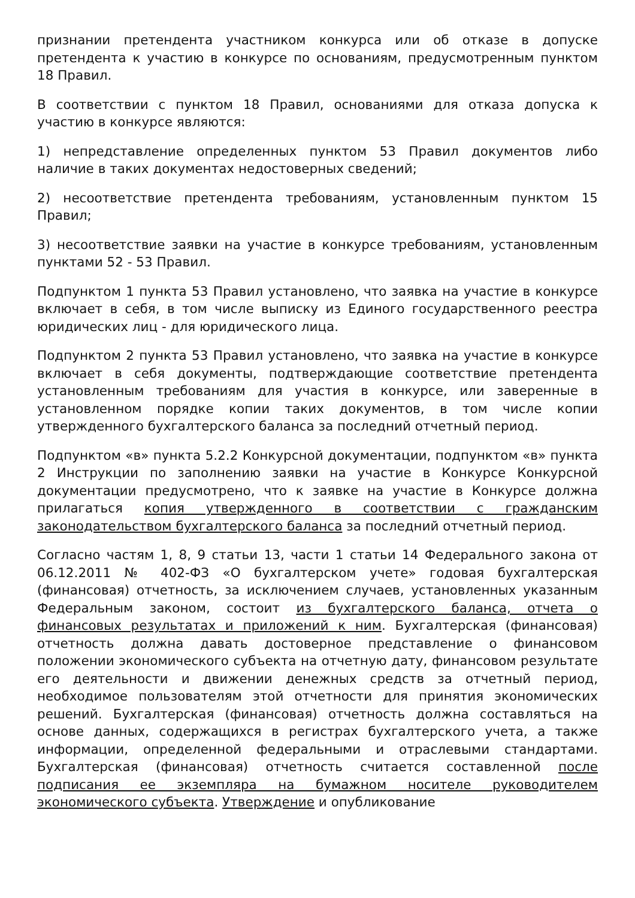признании претендента участником конкурса или об отказе в допуске претендента к участию в конкурсе по основаниям, предусмотренным пунктом 18 Правил.
В соответствии с пунктом 18 Правил, основаниями для отказа допуска к участию в конкурсе являются:
1) непредставление определенных пунктом 53 Правил документов либо наличие в таких документах недостоверных сведений;
2) несоответствие претендента требованиям, установленным пунктом 15 Правил;
3) несоответствие заявки на участие в конкурсе требованиям, установленным пунктами 52 - 53 Правил.
Подпунктом 1 пункта 53 Правил установлено, что заявка на участие в конкурсе включает в себя, в том числе выписку из Единого государственного реестра юридических лиц - для юридического лица.
Подпунктом 2 пункта 53 Правил установлено, что заявка на участие в конкурсе включает в себя документы, подтверждающие соответствие претендента установленным требованиям для участия в конкурсе, или заверенные в установленном порядке копии таких документов, в том числе копии утвержденного бухгалтерского баланса за последний отчетный период.
Подпунктом «в» пункта 5.2.2 Конкурсной документации, подпунктом «в» пункта 2 Инструкции по заполнению заявки на участие в Конкурсе Конкурсной документации предусмотрено, что к заявке на участие в Конкурсе должна прилагаться копия утвержденного в соответствии с гражданским законодательством бухгалтерского баланса за последний отчетный период.
Согласно частям 1, 8, 9 статьи 13, части 1 статьи 14 Федерального закона от 06.12.2011 № 402-ФЗ «О бухгалтерском учете» годовая бухгалтерская (финансовая) отчетность, за исключением случаев, установленных указанным Федеральным законом, состоит из бухгалтерского баланса, отчета о финансовых результатах и приложений к ним. Бухгалтерская (финансовая) отчетность должна давать достоверное представление о финансовом положении экономического субъекта на отчетную дату, финансовом результате его деятельности и движении денежных средств за отчетный период, необходимое пользователям этой отчетности для принятия экономических решений. Бухгалтерская (финансовая) отчетность должна составляться на основе данных, содержащихся в регистрах бухгалтерского учета, а также информации, определенной федеральными и отраслевыми стандартами. Бухгалтерская (финансовая) отчетность считается составленной после подписания ее экземпляра на бумажном носителе руководителем экономического субъекта. Утверждение и опубликование